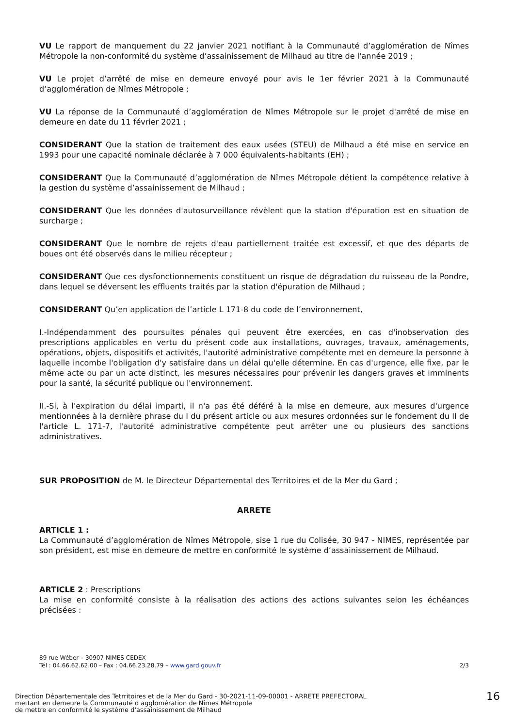VU Le rapport de manquement du 22 janvier 2021 notifiant à la Communauté d’agglomération de Nîmes Métropole la non-conformité du système d’assainissement de Milhaud au titre de l'année 2019 ;
VU Le projet d’arrêté de mise en demeure envoyé pour avis le 1er février 2021 à la Communauté d’agglomération de Nîmes Métropole ;
VU La réponse de la Communauté d’agglomération de Nîmes Métropole sur le projet d'arrêté de mise en demeure en date du 11 février 2021 ;
CONSIDERANT Que la station de traitement des eaux usées (STEU) de Milhaud a été mise en service en 1993 pour une capacité nominale déclarée à 7 000 équivalents-habitants (EH) ;
CONSIDERANT Que la Communauté d’agglomération de Nîmes Métropole détient la compétence relative à la gestion du système d’assainissement de Milhaud ;
CONSIDERANT Que les données d'autosurveillance révèlent que la station d'épuration est en situation de surcharge ;
CONSIDERANT Que le nombre de rejets d'eau partiellement traitée est excessif, et que des départs de boues ont été observés dans le milieu récepteur ;
CONSIDERANT Que ces dysfonctionnements constituent un risque de dégradation du ruisseau de la Pondre, dans lequel se déversent les effluents traités par la station d'épuration de Milhaud ;
CONSIDERANT Qu’en application de l’article L 171-8 du code de l’environnement,
I.-Indépendamment des poursuites pénales qui peuvent être exercées, en cas d'inobservation des prescriptions applicables en vertu du présent code aux installations, ouvrages, travaux, aménagements, opérations, objets, dispositifs et activités, l'autorité administrative compétente met en demeure la personne à laquelle incombe l'obligation d'y satisfaire dans un délai qu'elle détermine. En cas d'urgence, elle fixe, par le même acte ou par un acte distinct, les mesures nécessaires pour prévenir les dangers graves et imminents pour la santé, la sécurité publique ou l'environnement.
II.-Si, à l'expiration du délai imparti, il n'a pas été déféré à la mise en demeure, aux mesures d'urgence mentionnées à la dernière phrase du I du présent article ou aux mesures ordonnées sur le fondement du II de l'article L. 171-7, l'autorité administrative compétente peut arrêter une ou plusieurs des sanctions administratives.
SUR PROPOSITION de M. le Directeur Départemental des Territoires et de la Mer du Gard ;
ARRETE
ARTICLE 1 :
La Communauté d’agglomération de Nîmes Métropole, sise 1 rue du Colisée, 30 947 - NIMES, représentée par son président, est mise en demeure de mettre en conformité le système d’assainissement de Milhaud.
ARTICLE 2 : Prescriptions
La mise en conformité consiste à la réalisation des actions des actions suivantes selon les échéances précisées :
89 rue Wéber – 30907 NIMES CEDEX
Tél : 04.66.62.62.00 – Fax : 04.66.23.28.79 – www.gard.gouv.fr
2/3
Direction Départementale des Tetrritoires et de la Mer du Gard - 30-2021-11-09-00001 - ARRETE PREFECTORAL
mettant en demeure la Communauté d agglomération de Nîmes Métropole
de mettre en conformité le système d'assainissement de Milhaud
16